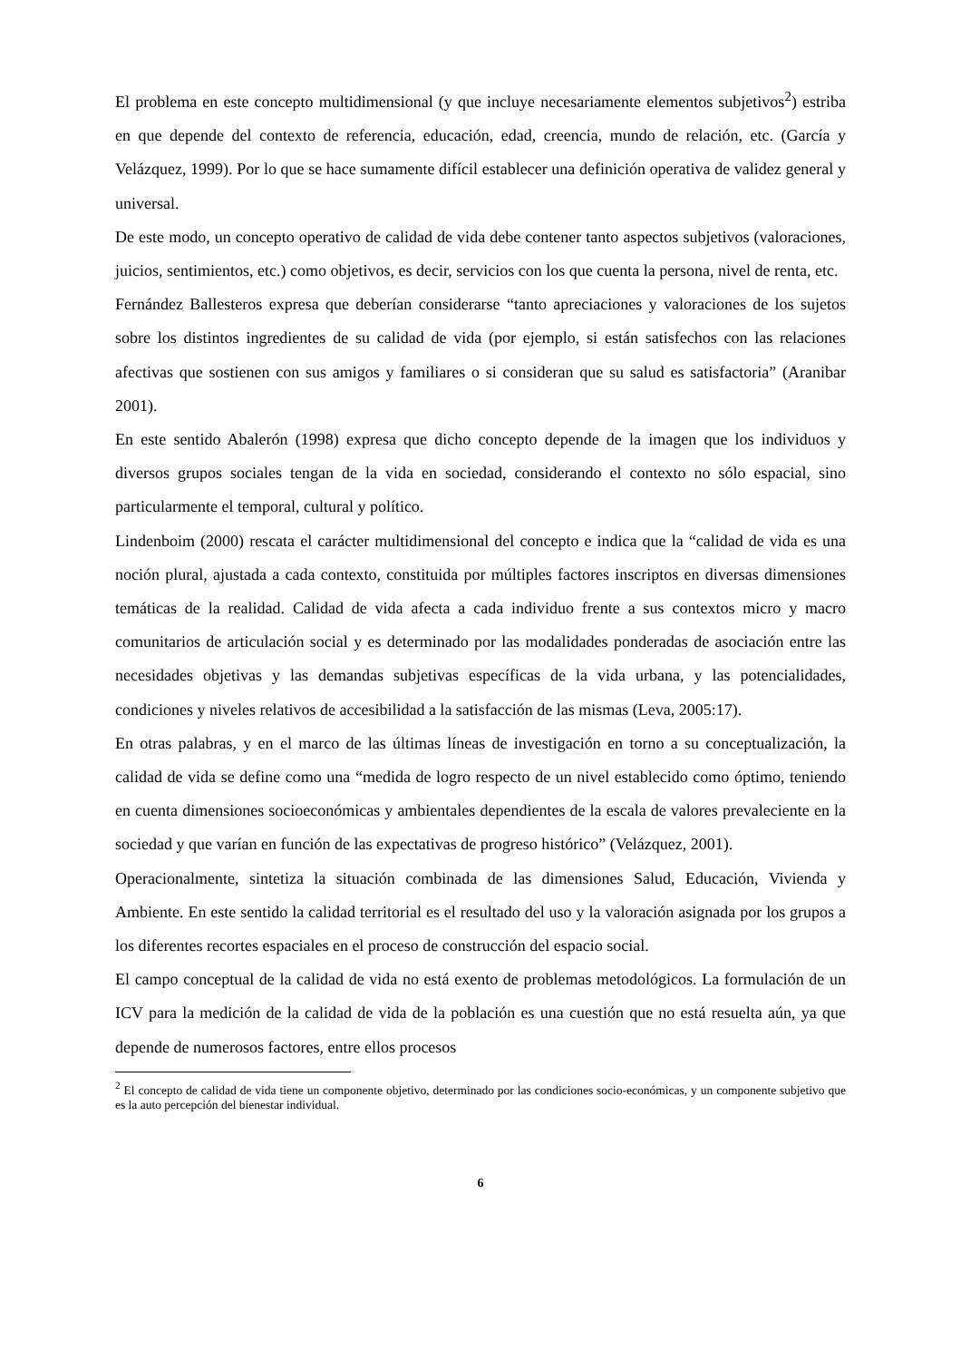El problema en este concepto multidimensional (y que incluye necesariamente elementos subjetivos<sup>2</sup>) estriba en que depende del contexto de referencia, educación, edad, creencia, mundo de relación, etc. (García y Velázquez, 1999). Por lo que se hace sumamente difícil establecer una definición operativa de validez general y universal.
De este modo, un concepto operativo de calidad de vida debe contener tanto aspectos subjetivos (valoraciones, juicios, sentimientos, etc.) como objetivos, es decir, servicios con los que cuenta la persona, nivel de renta, etc.
Fernández Ballesteros expresa que deberían considerarse “tanto apreciaciones y valoraciones de los sujetos sobre los distintos ingredientes de su calidad de vida (por ejemplo, si están satisfechos con las relaciones afectivas que sostienen con sus amigos y familiares o si consideran que su salud es satisfactoria” (Aranibar 2001).
En este sentido Abalerón (1998) expresa que dicho concepto depende de la imagen que los individuos y diversos grupos sociales tengan de la vida en sociedad, considerando el contexto no sólo espacial, sino particularmente el temporal, cultural y político.
Lindenboim (2000) rescata el carácter multidimensional del concepto e indica que la “calidad de vida es una noción plural, ajustada a cada contexto, constituida por múltiples factores inscriptos en diversas dimensiones temáticas de la realidad. Calidad de vida afecta a cada individuo frente a sus contextos micro y macro comunitarios de articulación social y es determinado por las modalidades ponderadas de asociación entre las necesidades objetivas y las demandas subjetivas específicas de la vida urbana, y las potencialidades, condiciones y niveles relativos de accesibilidad a la satisfacción de las mismas (Leva, 2005:17).
En otras palabras, y en el marco de las últimas líneas de investigación en torno a su conceptualización, la calidad de vida se define como una “medida de logro respecto de un nivel establecido como óptimo, teniendo en cuenta dimensiones socioeconómicas y ambientales dependientes de la escala de valores prevaleciente en la sociedad y que varían en función de las expectativas de progreso histórico” (Velázquez, 2001).
Operacionalmente, sintetiza la situación combinada de las dimensiones Salud, Educación, Vivienda y Ambiente. En este sentido la calidad territorial es el resultado del uso y la valoración asignada por los grupos a los diferentes recortes espaciales en el proceso de construcción del espacio social.
El campo conceptual de la calidad de vida no está exento de problemas metodológicos. La formulación de un ICV para la medición de la calidad de vida de la población es una cuestión que no está resuelta aún, ya que depende de numerosos factores, entre ellos procesos
<sup>2</sup> El concepto de calidad de vida tiene un componente objetivo, determinado por las condiciones socio-económicas, y un componente subjetivo que es la auto percepción del bienestar individual.
6